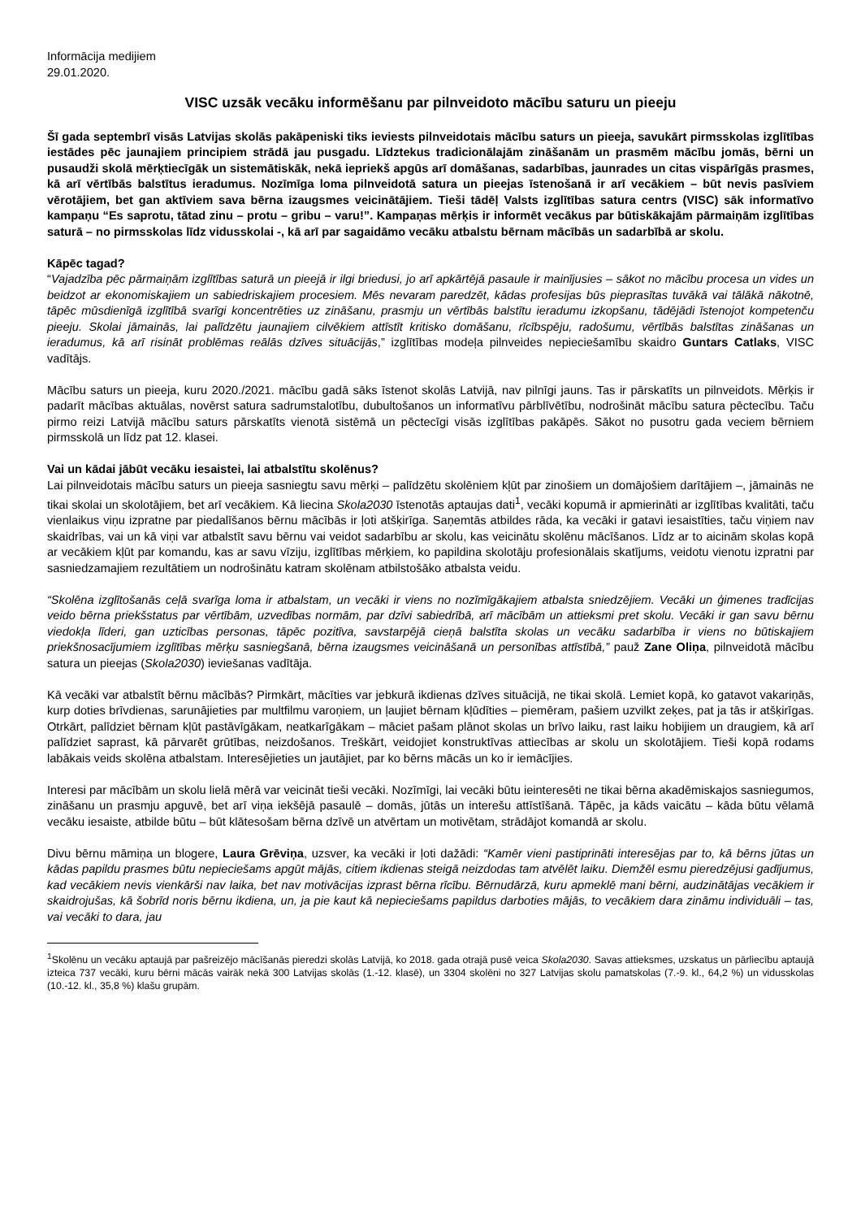Informācija medijiem
29.01.2020.
VISC uzsāk vecāku informēšanu par pilnveidoto mācību saturu un pieeju
Šī gada septembrī visās Latvijas skolās pakāpeniski tiks ieviests pilnveidotais mācību saturs un pieeja, savukārt pirmsskolas izglītības iestādes pēc jaunajiem principiem strādā jau pusgadu. Līdztekus tradicionālajām zināšanām un prasmēm mācību jomās, bērni un pusaudži skolā mērķtiecīgāk un sistemātiskāk, nekā iepriekš apgūs arī domāšanas, sadarbības, jaunrades un citas vispārīgās prasmes, kā arī vērtībās balstītus ieradumus. Nozīmīga loma pilnveidotā satura un pieejas īstenošanā ir arī vecākiem – būt nevis pasīviem vērotājiem, bet gan aktīviem sava bērna izaugsmes veicinātājiem. Tieši tādēļ Valsts izglītības satura centrs (VISC) sāk informatīvo kampaņu “Es saprotu, tātad zinu – protu – gribu – varu!”. Kampaņas mērķis ir informēt vecākus par būtiskākajām pārmaiņām izglītības saturā – no pirmsskolas līdz vidusskolai -, kā arī par sagaidāmo vecāku atbalstu bērnam mācībās un sadarbībā ar skolu.
Kāpēc tagad?
“Vajadzība pēc pārmaiņām izglītības saturā un pieejā ir ilgi briedusi, jo arī apkārtējā pasaule ir mainījusies – sākot no mācību procesa un vides un beidzot ar ekonomiskajiem un sabiedriskajiem procesiem. Mēs nevaram paredzēt, kādas profesijas būs pieprasītas tuvākā vai tālākā nākotnē, tāpēc mūsdienīgā izglītībā svarīgi koncentrēties uz zināšanu, prasmju un vērtībās balstītu ieradumu izkopšanu, tādējādi īstenojot kompetenču pieeju. Skolai jāmainās, lai palīdzētu jaunajiem cilvēkiem attīstīt kritisko domāšanu, rīcībspēju, radošumu, vērtībās balstītas zināšanas un ieradumus, kā arī risināt problēmas reālās dzīves situācijās,” izglītības modeļa pilnveides nepieciešamību skaidro Guntars Catlaks, VISC vadītājs.
Mācību saturs un pieeja, kuru 2020./2021. mācību gadā sāks īstenot skolās Latvijā, nav pilnīgi jauns. Tas ir pārskatīts un pilnveidots. Mērķis ir padarīt mācības aktuālas, novērst satura sadrumstalotību, dubultošanos un informatīvu pārblīvētību, nodrošināt mācību satura pēctecību. Taču pirmo reizi Latvijā mācību saturs pārskatīts vienotā sistēmā un pēctecīgi visās izglītības pakāpēs. Sākot no pusotru gada veciem bērniem pirmsskolā un līdz pat 12. klasei.
Vai un kādai jābūt vecāku iesaistei, lai atbalstītu skolēnus?
Lai pilnveidotais mācību saturs un pieeja sasniegtu savu mērķi – palīdzētu skolēniem kļūt par zinošiem un domājošiem darītājiem –, jāmainās ne tikai skolai un skolotājiem, bet arī vecākiem. Kā liecina Skola2030 īstenotās aptaujas dati<sup>1</sup>, vecāki kopumā ir apmierināti ar izglītības kvalitāti, taču vienlaikus viņu izpratne par piedalīšanos bērnu mācībās ir ļoti atšķirīga. Saņemtās atbildes rāda, ka vecāki ir gatavi iesaistīties, taču viņiem nav skaidrības, vai un kā viņi var atbalstīt savu bērnu vai veidot sadarbību ar skolu, kas veicinātu skolēnu mācīšanos. Līdz ar to aicinām skolas kopā ar vecākiem kļūt par komandu, kas ar savu vīziju, izglītības mērķiem, ko papildina skolotāju profesionālais skatījums, veidotu vienotu izpratni par sasniedzamajiem rezultātiem un nodrošinātu katram skolēnam atbilstošāko atbalsta veidu.
“Skolēna izglītošanās ceļā svarīga loma ir atbalstam, un vecāki ir viens no nozīmīgākajiem atbalsta sniedzējiem. Vecāki un ģimenes tradīcijas veido bērna priekšstatus par vērtībām, uzvedības normām, par dzīvi sabiedrībā, arī mācībām un attieksmi pret skolu. Vecāki ir gan savu bērnu viedokļa līderi, gan uzticības personas, tāpēc pozitīva, savstarpējā cieņā balstīta skolas un vecāku sadarbība ir viens no būtiskajiem priekšnosacījumiem izglītības mērķu sasniegšanā, bērna izaugsmes veicināšanā un personības attīstībā,” pauž Zane Oliņa, pilnveidotā mācību satura un pieejas (Skola2030) ieviešanas vadītāja.
Kā vecāki var atbalstīt bērnu mācībās? Pirmkārt, mācīties var jebkurā ikdienas dzīves situācijā, ne tikai skolā. Lemiet kopā, ko gatavot vakariņās, kurp doties brīvdienas, sarunājieties par multfilmu varoņiem, un ļaujiet bērnam kļūdīties – piemēram, pašiem uzvilkt zeķes, pat ja tās ir atšķirīgas. Otrkārt, palīdziet bērnam kļūt pastāvīgākam, neatkarīgākam – māciet pašam plānot skolas un brīvo laiku, rast laiku hobijiem un draugiem, kā arī palīdziet saprast, kā pārvarēt grūtības, neizdošanos. Treškārt, veidojiet konstruktīvas attiecības ar skolu un skolotājiem. Tieši kopā rodams labākais veids skolēna atbalstam. Interesējieties un jautājiet, par ko bērns mācās un ko ir iemācījies.
Interesi par mācībām un skolu lielā mērā var veicināt tieši vecāki. Nozīmīgi, lai vecāki būtu ieinteresēti ne tikai bērna akadēmiskajos sasniegumos, zināšanu un prasmju apguvē, bet arī viņa iekšējā pasaulē – domās, jūtās un interešu attīstīšanā. Tāpēc, ja kāds vaicātu – kāda būtu vēlamā vecāku iesaiste, atbilde būtu – būt klātesošam bērna dzīvē un atvērtam un motivētam, strādājot komandā ar skolu.
Divu bērnu māmiņa un blogere, Laura Grēviņa, uzsver, ka vecāki ir ļoti dažādi: “Kamēr vieni pastiprināti interesējas par to, kā bērns jūtas un kādas papildu prasmes būtu nepieciešams apgūt mājās, citiem ikdienas steigā neizdodas tam atvēlēt laiku. Diemžēl esmu pieredzējusi gadījumus, kad vecākiem nevis vienkārši nav laika, bet nav motivācijas izprast bērna rīcību. Bērnudārzā, kuru apmeklē mani bērni, audzinātājas vecākiem ir skaidrojušas, kā šobrīd noris bērnu ikdiena, un, ja pie kaut kā nepieciešams papildus darboties mājās, to vecākiem dara zināmu individuāli – tas, vai vecāki to dara, jau
<sup>1</sup> Skolēnu un vecāku aptaujā par pašreizējo mācīšanās pieredzi skolās Latvijā, ko 2018. gada otrajā pusē veica Skola2030. Savas attieksmes, uzskatus un pārliecību aptaujā izteica 737 vecāki, kuru bērni mācās vairāk nekā 300 Latvijas skolās (1.-12. klasē), un 3304 skolēni no 327 Latvijas skolu pamatskolas (7.-9. kl., 64,2 %) un vidusskolas (10.-12. kl., 35,8 %) klašu grupām.